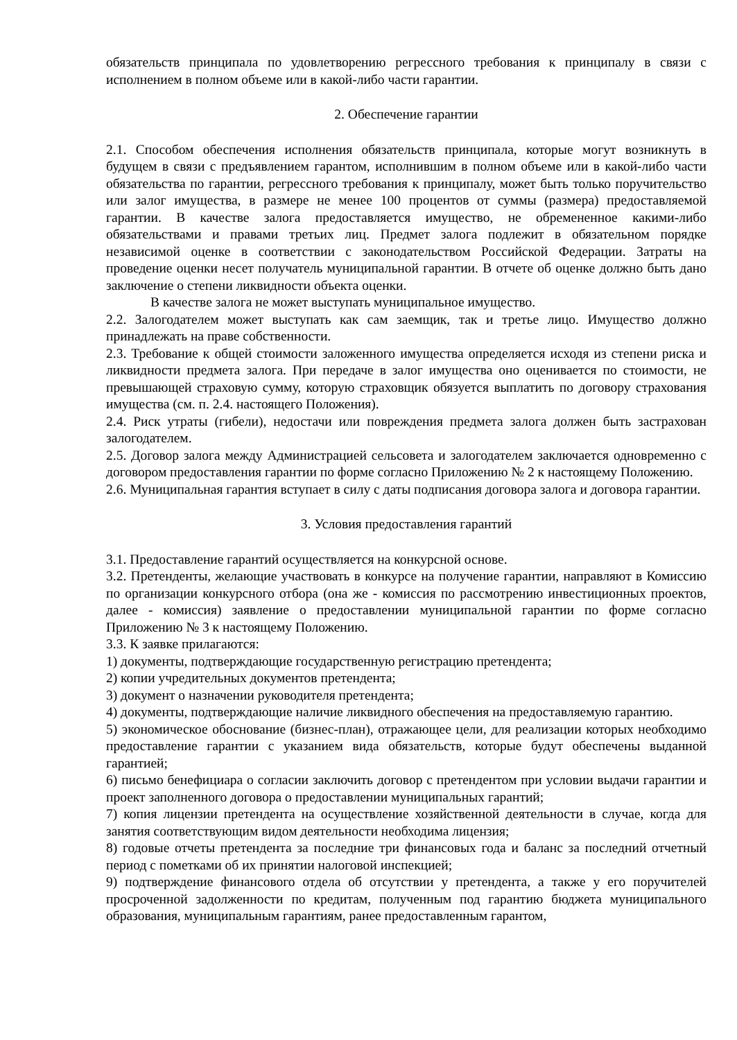обязательств принципала по удовлетворению регрессного требования к принципалу в связи с исполнением в полном объеме или в какой-либо части гарантии.
2. Обеспечение гарантии
2.1. Способом обеспечения исполнения обязательств принципала, которые могут возникнуть в будущем в связи с предъявлением гарантом, исполнившим в полном объеме или в какой-либо части обязательства по гарантии, регрессного требования к принципалу, может быть только поручительство или залог имущества, в размере не менее 100 процентов от суммы (размера) предоставляемой гарантии. В качестве залога предоставляется имущество, не обремененное какими-либо обязательствами и правами третьих лиц. Предмет залога подлежит в обязательном порядке независимой оценке в соответствии с законодательством Российской Федерации. Затраты на проведение оценки несет получатель муниципальной гарантии. В отчете об оценке должно быть дано заключение о степени ликвидности объекта оценки.
В качестве залога не может выступать муниципальное имущество.
2.2. Залогодателем может выступать как сам заемщик, так и третье лицо. Имущество должно принадлежать на праве собственности.
2.3. Требование к общей стоимости заложенного имущества определяется исходя из степени риска и ликвидности предмета залога. При передаче в залог имущества оно оценивается по стоимости, не превышающей страховую сумму, которую страховщик обязуется выплатить по договору страхования имущества (см. п. 2.4. настоящего Положения).
2.4. Риск утраты (гибели), недостачи или повреждения предмета залога должен быть застрахован залогодателем.
2.5. Договор залога между Администрацией сельсовета и залогодателем заключается одновременно с договором предоставления гарантии по форме согласно Приложению № 2 к настоящему Положению.
2.6. Муниципальная гарантия вступает в силу с даты подписания договора залога и договора гарантии.
3. Условия предоставления гарантий
3.1. Предоставление гарантий осуществляется на конкурсной основе.
3.2. Претенденты, желающие участвовать в конкурсе на получение гарантии, направляют в Комиссию по организации конкурсного отбора (она же - комиссия по рассмотрению инвестиционных проектов, далее - комиссия) заявление о предоставлении муниципальной гарантии по форме согласно Приложению № 3 к настоящему Положению.
3.3. К заявке прилагаются:
1) документы, подтверждающие государственную регистрацию претендента;
2) копии учредительных документов претендента;
3) документ о назначении руководителя претендента;
4) документы, подтверждающие наличие ликвидного обеспечения на предоставляемую гарантию.
5) экономическое обоснование (бизнес-план), отражающее цели, для реализации которых необходимо предоставление гарантии с указанием вида обязательств, которые будут обеспечены выданной гарантией;
6) письмо бенефициара о согласии заключить договор с претендентом при условии выдачи гарантии и проект заполненного договора о предоставлении муниципальных гарантий;
7) копия лицензии претендента на осуществление хозяйственной деятельности в случае, когда для занятия соответствующим видом деятельности необходима лицензия;
8) годовые отчеты претендента за последние три финансовых года и баланс за последний отчетный период с пометками об их принятии налоговой инспекцией;
9) подтверждение финансового отдела об отсутствии у претендента, а также у его поручителей просроченной задолженности по кредитам, полученным под гарантию бюджета муниципального образования, муниципальным гарантиям, ранее предоставленным гарантом,